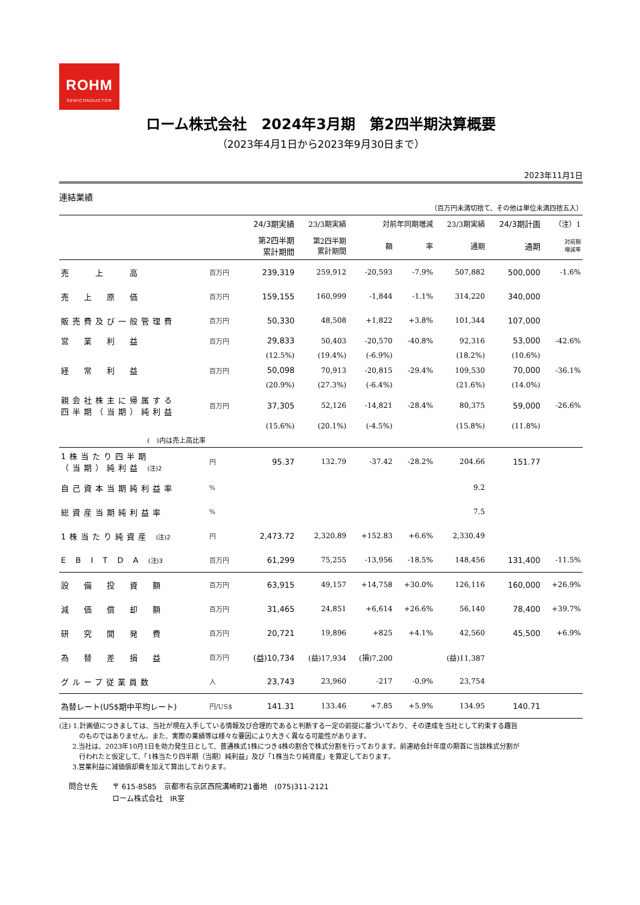ROHM
SEMICONDUCTOR
ローム株式会社　2024年3月期　第2四半期決算概要
（2023年4月1日から2023年9月30日まで）
2023年11月1日
連結業績
（百万円未満切捨て、その他は単位未満四捨五入）
| | | 24/3期実績 | 23/3期実績 | 対前年同期増減 | | 23/3期実績 | 24/3期計画 | （注）1 |
| --- | --- | --- | --- | --- | --- | --- | --- | --- |
| | | 第2四半期 累計期間 | 第2四半期 累計期間 | 額 | 率 | 通期 | 通期 | 対前期 増減率 |
| 売 上 高 | 百万円 | 239,319 | 259,912 | -20,593 | -7.9% | 507,882 | 500,000 | -1.6% |
| 売 上 原 価 | 百万円 | 159,155 | 160,999 | -1,844 | -1.1% | 314,220 | 340,000 | |
| 販売費及び一般管理費 | 百万円 | 50,330 | 48,508 | +1,822 | +3.8% | 101,344 | 107,000 | |
| 営 業 利 益 | 百万円 | 29,833 | 50,403 | -20,570 | -40.8% | 92,316 | 53,000 | -42.6% |
| | | (12.5%) | (19.4%) | (-6.9%) | | (18.2%) | (10.6%) | |
| 経 常 利 益 | 百万円 | 50,098 | 70,913 | -20,815 | -29.4% | 109,530 | 70,000 | -36.1% |
| | | (20.9%) | (27.3%) | (-6.4%) | | (21.6%) | (14.0%) | |
| 親会社株主に帰属する 四半期（当期）純利益 | 百万円 | 37,305 | 52,126 | -14,821 | -28.4% | 80,375 | 59,000 | -26.6% |
| | | (15.6%) | (20.1%) | (-4.5%) | | (15.8%) | (11.8%) | |
| ( )内は売上高比率 | | | | | | | | |
| 1株当たり四半期 （当期）純利益 (注)2 | 円 | 95.37 | 132.79 | -37.42 | -28.2% | 204.66 | 151.77 | |
| 自己資本当期純利益率 | % | | | | | 9.2 | | |
| 総資産当期純利益率 | % | | | | | 7.5 | | |
| 1株当たり純資産 (注)2 | 円 | 2,473.72 | 2,320.89 | +152.83 | +6.6% | 2,330.49 | | |
| E B I T D A (注)3 | 百万円 | 61,299 | 75,255 | -13,956 | -18.5% | 148,456 | 131,400 | -11.5% |
| 設 備 投 資 額 | 百万円 | 63,915 | 49,157 | +14,758 | +30.0% | 126,116 | 160,000 | +26.9% |
| 減 価 償 却 額 | 百万円 | 31,465 | 24,851 | +6,614 | +26.6% | 56,140 | 78,400 | +39.7% |
| 研 究 開 発 費 | 百万円 | 20,721 | 19,896 | +825 | +4.1% | 42,560 | 45,500 | +6.9% |
| 為 替 差 損 益 | 百万円 | (益)10,734 | (益)17,934 | (損)7,200 | | (益)11,387 | | |
| グループ従業員数 | 人 | 23,743 | 23,960 | -217 | -0.9% | 23,754 | | |
| 為替レート(US$期中平均レート) | 円/US$ | 141.31 | 133.46 | +7.85 | +5.9% | 134.95 | 140.71 | |
(注) 1.計画値につきましては、当社が現在入手している情報及び合理的であると判断する一定の前提に基づいており、その達成を当社として約束する趣旨
　　　のものではありません。また、実際の業績等は様々な要因により大きく異なる可能性があります。
　　2.当社は、2023年10月1日を効力発生日として、普通株式1株につき4株の割合で株式分割を行っております。前連結会計年度の期首に当該株式分割が
　　　行われたと仮定して、「1株当たり四半期（当期）純利益」及び「1株当たり純資産」を算定しております。
　　3.営業利益に減価償却費を加えて算出しております。
問合せ先　　〒 615-8585　京都市右京区西院溝崎町21番地　(075)311-2121
　　　　　　ローム株式会社　IR室